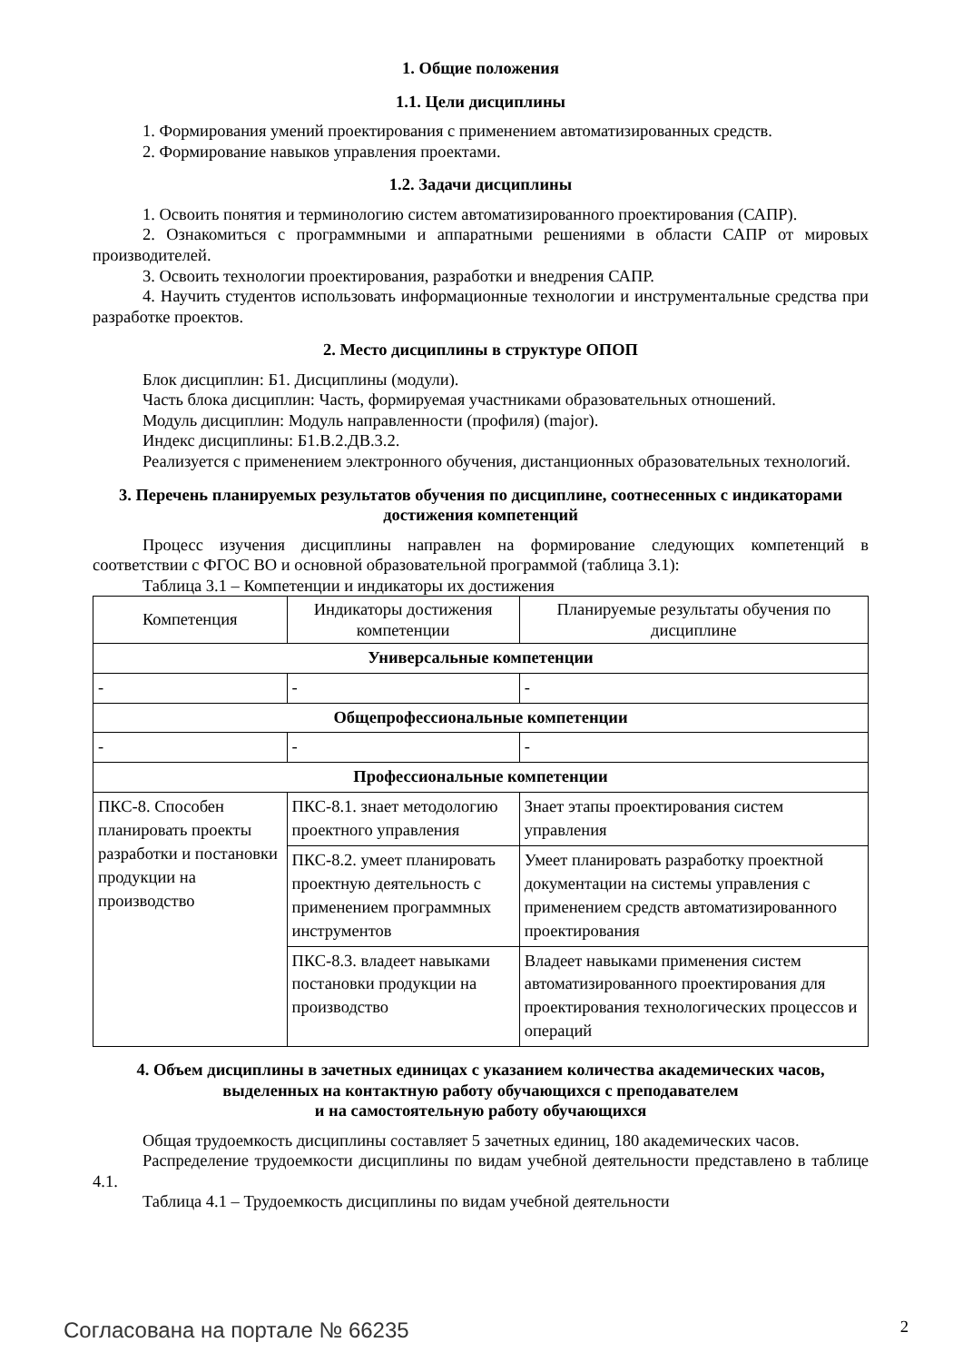1. Общие положения
1.1. Цели дисциплины
1. Формирования умений проектирования с применением автоматизированных средств.
2. Формирование навыков управления проектами.
1.2. Задачи дисциплины
1. Освоить понятия и терминологию систем автоматизированного проектирования (САПР).
2. Ознакомиться с программными и аппаратными решениями в области САПР от мировых производителей.
3. Освоить технологии проектирования, разработки и внедрения САПР.
4. Научить студентов использовать информационные технологии и инструментальные средства при разработке проектов.
2. Место дисциплины в структуре ОПОП
Блок дисциплин: Б1. Дисциплины (модули).
Часть блока дисциплин: Часть, формируемая участниками образовательных отношений.
Модуль дисциплин: Модуль направленности (профиля) (major).
Индекс дисциплины: Б1.В.2.ДВ.3.2.
Реализуется с применением электронного обучения, дистанционных образовательных технологий.
3. Перечень планируемых результатов обучения по дисциплине, соотнесенных с индикаторами достижения компетенций
Процесс изучения дисциплины направлен на формирование следующих компетенций в соответствии с ФГОС ВО и основной образовательной программой (таблица 3.1):
Таблица 3.1 – Компетенции и индикаторы их достижения
| Компетенция | Индикаторы достижения компетенции | Планируемые результаты обучения по дисциплине |
| --- | --- | --- |
| Универсальные компетенции | | |
| - | - | - |
| Общепрофессиональные компетенции | | |
| - | - | - |
| Профессиональные компетенции | | |
| ПКС-8. Способен планировать проекты разработки и постановки продукции на производство | ПКС-8.1. знает методологию проектного управления | Знает этапы проектирования систем управления |
| | ПКС-8.2. умеет планировать проектную деятельность с применением программных инструментов | Умеет планировать разработку проектной документации на системы управления с применением средств автоматизированного проектирования |
| | ПКС-8.3. владеет навыками постановки продукции на производство | Владеет навыками применения систем автоматизированного проектирования для проектирования технологических процессов и операций |
4. Объем дисциплины в зачетных единицах с указанием количества академических часов, выделенных на контактную работу обучающихся с преподавателем
и на самостоятельную работу обучающихся
Общая трудоемкость дисциплины составляет 5 зачетных единиц, 180 академических часов.
Распределение трудоемкости дисциплины по видам учебной деятельности представлено в таблице 4.1.
Таблица 4.1 – Трудоемкость дисциплины по видам учебной деятельности
Согласована на портале № 66235 2